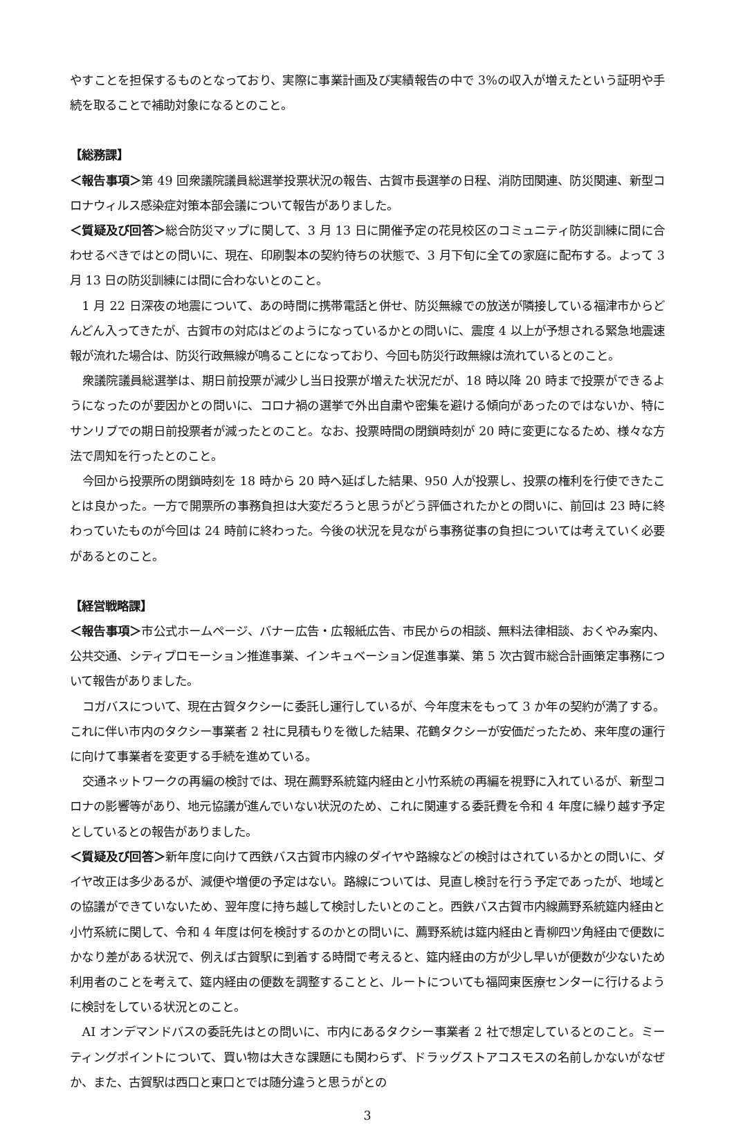やすことを担保するものとなっており、実際に事業計画及び実績報告の中で 3%の収入が増えたという証明や手続を取ることで補助対象になるとのこと。
【総務課】
＜報告事項＞第 49 回衆議院議員総選挙投票状況の報告、古賀市長選挙の日程、消防団関連、防災関連、新型コロナウィルス感染症対策本部会議について報告がありました。
＜質疑及び回答＞総合防災マップに関して、3 月 13 日に開催予定の花見校区のコミュニティ防災訓練に間に合わせるべきではとの問いに、現在、印刷製本の契約待ちの状態で、3 月下旬に全ての家庭に配布する。よって 3 月 13 日の防災訓練には間に合わないとのこと。
1 月 22 日深夜の地震について、あの時間に携帯電話と併せ、防災無線での放送が隣接している福津市からどんどん入ってきたが、古賀市の対応はどのようになっているかとの問いに、震度 4 以上が予想される緊急地震速報が流れた場合は、防災行政無線が鳴ることになっており、今回も防災行政無線は流れているとのこと。
衆議院議員総選挙は、期日前投票が減少し当日投票が増えた状況だが、18 時以降 20 時まで投票ができるようになったのが要因かとの問いに、コロナ禍の選挙で外出自粛や密集を避ける傾向があったのではないか、特にサンリブでの期日前投票者が減ったとのこと。なお、投票時間の閉鎖時刻が 20 時に変更になるため、様々な方法で周知を行ったとのこと。
今回から投票所の閉鎖時刻を 18 時から 20 時へ延ばした結果、950 人が投票し、投票の権利を行使できたことは良かった。一方で開票所の事務負担は大変だろうと思うがどう評価されたかとの問いに、前回は 23 時に終わっていたものが今回は 24 時前に終わった。今後の状況を見ながら事務従事の負担については考えていく必要があるとのこと。
【経営戦略課】
＜報告事項＞市公式ホームページ、バナー広告・広報紙広告、市民からの相談、無料法律相談、おくやみ案内、公共交通、シティプロモーション推進事業、インキュベーション促進事業、第 5 次古賀市総合計画策定事務について報告がありました。
コガバスについて、現在古賀タクシーに委託し運行しているが、今年度末をもって 3 か年の契約が満了する。これに伴い市内のタクシー事業者 2 社に見積もりを徴した結果、花鶴タクシーが安価だったため、来年度の運行に向けて事業者を変更する手続を進めている。
交通ネットワークの再編の検討では、現在薦野系統筵内経由と小竹系統の再編を視野に入れているが、新型コロナの影響等があり、地元協議が進んでいない状況のため、これに関連する委託費を令和 4 年度に繰り越す予定としているとの報告がありました。
＜質疑及び回答＞新年度に向けて西鉄バス古賀市内線のダイヤや路線などの検討はされているかとの問いに、ダイヤ改正は多少あるが、減便や増便の予定はない。路線については、見直し検討を行う予定であったが、地域との協議ができていないため、翌年度に持ち越して検討したいとのこと。西鉄バス古賀市内線薦野系統筵内経由と小竹系統に関して、令和 4 年度は何を検討するのかとの問いに、薦野系統は筵内経由と青柳四ツ角経由で便数にかなり差がある状況で、例えば古賀駅に到着する時間で考えると、筵内経由の方が少し早いが便数が少ないため利用者のことを考えて、筵内経由の便数を調整することと、ルートについても福岡東医療センターに行けるように検討をしている状況とのこと。
AI オンデマンドバスの委託先はとの問いに、市内にあるタクシー事業者 2 社で想定しているとのこと。ミーティングポイントについて、買い物は大きな課題にも関わらず、ドラッグストアコスモスの名前しかないがなぜか、また、古賀駅は西口と東口とでは随分違うと思うがとの
3